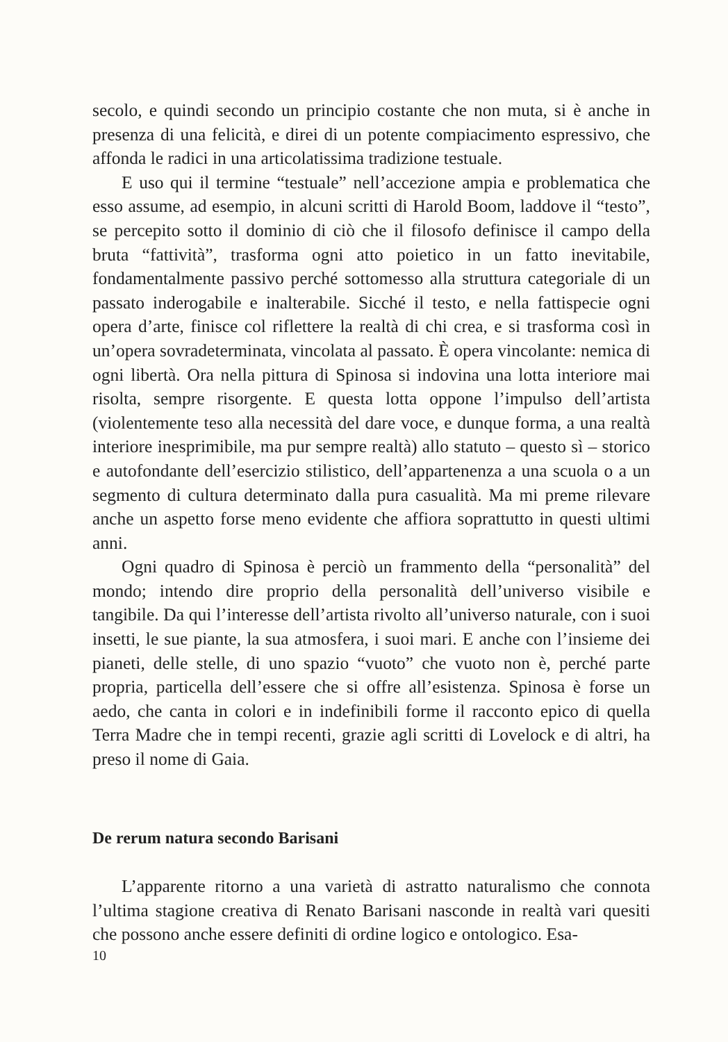secolo, e quindi secondo un principio costante che non muta, si è anche in presenza di una felicità, e direi di un potente compiacimento espressivo, che affonda le radici in una articolatissima tradizione testuale.
E uso qui il termine “testuale” nell’accezione ampia e problematica che esso assume, ad esempio, in alcuni scritti di Harold Boom, laddove il “testo”, se percepito sotto il dominio di ciò che il filosofo definisce il campo della bruta “fattività”, trasforma ogni atto poietico in un fatto inevitabile, fondamentalmente passivo perché sottomesso alla struttura categoriale di un passato inderogabile e inalterabile. Sicché il testo, e nella fattispecie ogni opera d’arte, finisce col riflettere la realtà di chi crea, e si trasforma così in un’opera sovradeterminata, vincolata al passato. È opera vincolante: nemica di ogni libertà. Ora nella pittura di Spinosa si indovina una lotta interiore mai risolta, sempre risorgente. E questa lotta oppone l’impulso dell’artista (violentemente teso alla necessità del dare voce, e dunque forma, a una realtà interiore inesprimibile, ma pur sempre realtà) allo statuto – questo sì – storico e autofondante dell’esercizio stilistico, dell’appartenenza a una scuola o a un segmento di cultura determinato dalla pura casualità. Ma mi preme rilevare anche un aspetto forse meno evidente che affiora soprattutto in questi ultimi anni.
Ogni quadro di Spinosa è perciò un frammento della “personalità” del mondo; intendo dire proprio della personalità dell’universo visibile e tangibile. Da qui l’interesse dell’artista rivolto all’universo naturale, con i suoi insetti, le sue piante, la sua atmosfera, i suoi mari. E anche con l’insieme dei pianeti, delle stelle, di uno spazio “vuoto” che vuoto non è, perché parte propria, particella dell’essere che si offre all’esistenza. Spinosa è forse un aedo, che canta in colori e in indefinibili forme il racconto epico di quella Terra Madre che in tempi recenti, grazie agli scritti di Lovelock e di altri, ha preso il nome di Gaia.
De rerum natura secondo Barisani
L’apparente ritorno a una varietà di astratto naturalismo che connota l’ultima stagione creativa di Renato Barisani nasconde in realtà vari quesiti che possono anche essere definiti di ordine logico e ontologico. Esa-
10